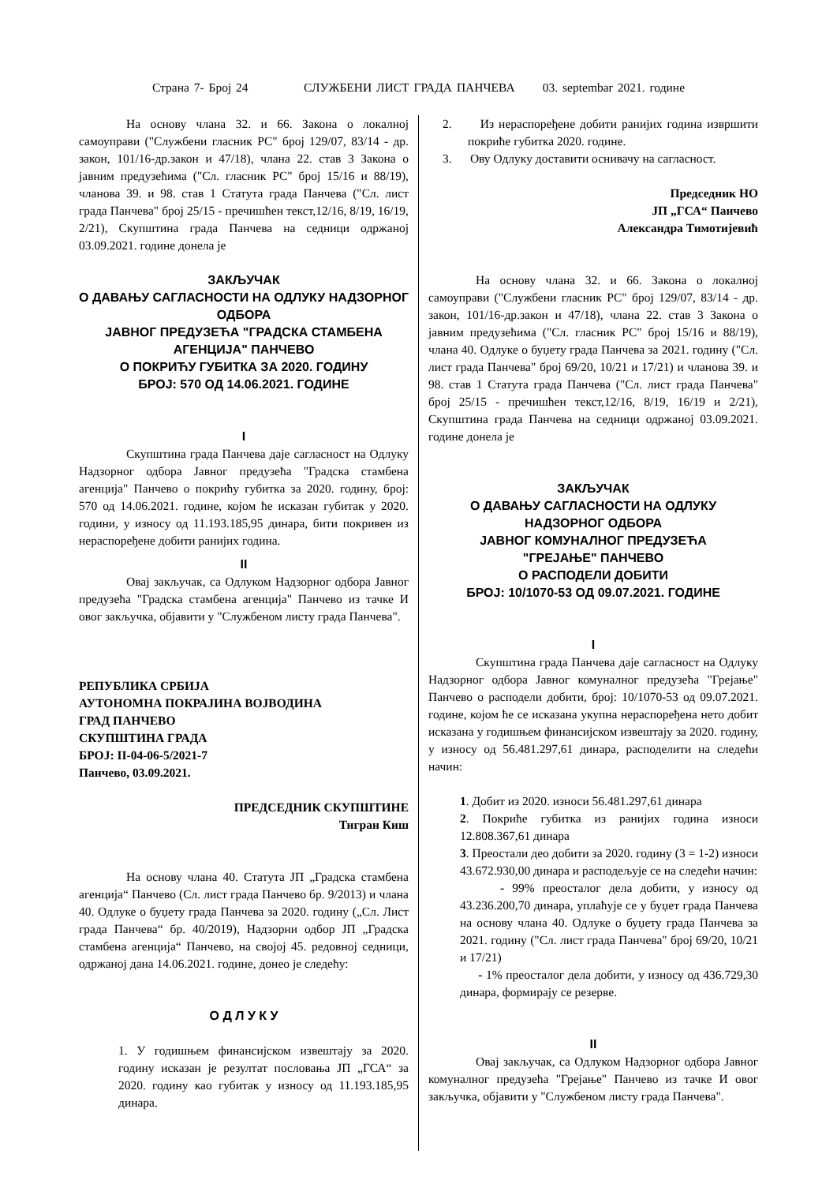Страна 7- Број 24 СЛУЖБЕНИ ЛИСТ ГРАДА ПАНЧЕВА 03. septembar 2021. године
На основу члана 32. и 66. Закона о локалној самоуправи ("Службени гласник РС" број 129/07, 83/14 - др. закон, 101/16-др.закон и 47/18), члана 22. став 3 Закона о јавним предузећима ("Сл. гласник РС" број 15/16 и 88/19), чланова 39. и 98. став 1 Статута града Панчева ("Сл. лист града Панчева" број 25/15 - пречишћен текст,12/16, 8/19, 16/19, 2/21), Скупштина града Панчева на седници одржаној 03.09.2021. године донела је
ЗАКЉУЧАК
О ДАВАЊУ САГЛАСНОСТИ НА ОДЛУКУ НАДЗОРНОГ ОДБОРА
ЈАВНОГ ПРЕДУЗЕЋА "ГРАДСКА СТАМБЕНА АГЕНЦИЈА" ПАНЧЕВО
О ПОКРИЋУ ГУБИТКА ЗА 2020. ГОДИНУ
БРОЈ: 570 ОД 14.06.2021. ГОДИНЕ
I
Скупштина града Панчева даје сагласност на Одлуку Надзорног одбора Јавног предузећа "Градска стамбена агенција" Панчево о покрићу губитка за 2020. годину, број: 570 од 14.06.2021. године, којом ће исказан губитак у 2020. години, у износу од 11.193.185,95 динара, бити покривен из нераспоређене добити ранијих година.
II
Овај закључак, са Одлуком Надзорног одбора Јавног предузећа "Градска стамбена агенција" Панчево из тачке И овог закључка, објавити у "Службеном листу града Панчева".
РЕПУБЛИКА СРБИЈА
АУТОНОМНА ПОКРАЈИНА ВОЈВОДИНА
ГРАД ПАНЧЕВО
СКУПШТИНА ГРАДА
БРОЈ: II-04-06-5/2021-7
Панчево, 03.09.2021.
ПРЕДСЕДНИК СКУПШТИНЕ
Тигран Киш
На основу члана 40. Статута ЈП „Градска стамбена агенција“ Панчево (Сл. лист града Панчево бр. 9/2013) и члана 40. Одлуке о буџету града Панчева за 2020. годину („Сл. Лист града Панчева“ бр. 40/2019), Надзорни одбор ЈП „Градска стамбена агенција“ Панчево, на својој 45. редовној седници, одржаној дана 14.06.2021. године, донео је следећу:
О Д Л У К У
1. У годишњем финансијском извештају за 2020. годину исказан је резултат пословања ЈП „ГСА“ за 2020. годину као губитак у износу од 11.193.185,95 динара.
2. Из нераспоређене добити ранијих година извршити покриће губитка 2020. године.
3. Ову Одлуку доставити оснивачу на сагласност.
Председник НО
ЈП „ГСА“ Панчево
Александра Тимотијевић
На основу члана 32. и 66. Закона о локалној самоуправи ("Службени гласник РС" број 129/07, 83/14 - др. закон, 101/16-др.закон и 47/18), члана 22. став 3 Закона о јавним предузећима ("Сл. гласник РС" број 15/16 и 88/19), члана 40. Одлуке о буџету града Панчева за 2021. годину ("Сл. лист града Панчева" број 69/20, 10/21 и 17/21) и чланова 39. и 98. став 1 Статута града Панчева ("Сл. лист града Панчева" број 25/15 - пречишћен текст,12/16, 8/19, 16/19 и 2/21), Скупштина града Панчева на седници одржаној 03.09.2021. године донела је
ЗАКЉУЧАК
О ДАВАЊУ САГЛАСНОСТИ НА ОДЛУКУ
НАДЗОРНОГ ОДБОРА
ЈАВНОГ КОМУНАЛНОГ ПРЕДУЗЕЋА
"ГРЕЈАЊЕ" ПАНЧЕВО
О РАСПОДЕЛИ ДОБИТИ
БРОЈ: 10/1070-53 ОД 09.07.2021. ГОДИНЕ
I
Скупштина града Панчева даје сагласност на Одлуку Надзорног одбора Јавног комуналног предузећа "Грејање" Панчево о расподели добити, број: 10/1070-53 од 09.07.2021. године, којом ће се исказана укупна нераспоређена нето добит исказана у годишњем финансијском извештају за 2020. годину, у износу од 56.481.297,61 динара, расподелити на следећи начин:
1. Добит из 2020. износи 56.481.297,61 динара
2. Покриће губитка из ранијих година износи 12.808.367,61 динара
3. Преостали део добити за 2020. годину (3 = 1-2) износи 43.672.930,00 динара и расподељује се на следећи начин:
- 99% преосталог дела добити, у износу од 43.236.200,70 динара, уплаћује се у буџет града Панчева на основу члана 40. Одлуке о буџету града Панчева за 2021. годину ("Сл. лист града Панчева" број 69/20, 10/21 и 17/21)
- 1% преосталог дела добити, у износу од 436.729,30 динара, формирају се резерве.
II
Овај закључак, са Одлуком Надзорног одбора Јавног комуналног предузећа "Грејање" Панчево из тачке И овог закључка, објавити у "Службеном листу града Панчева".